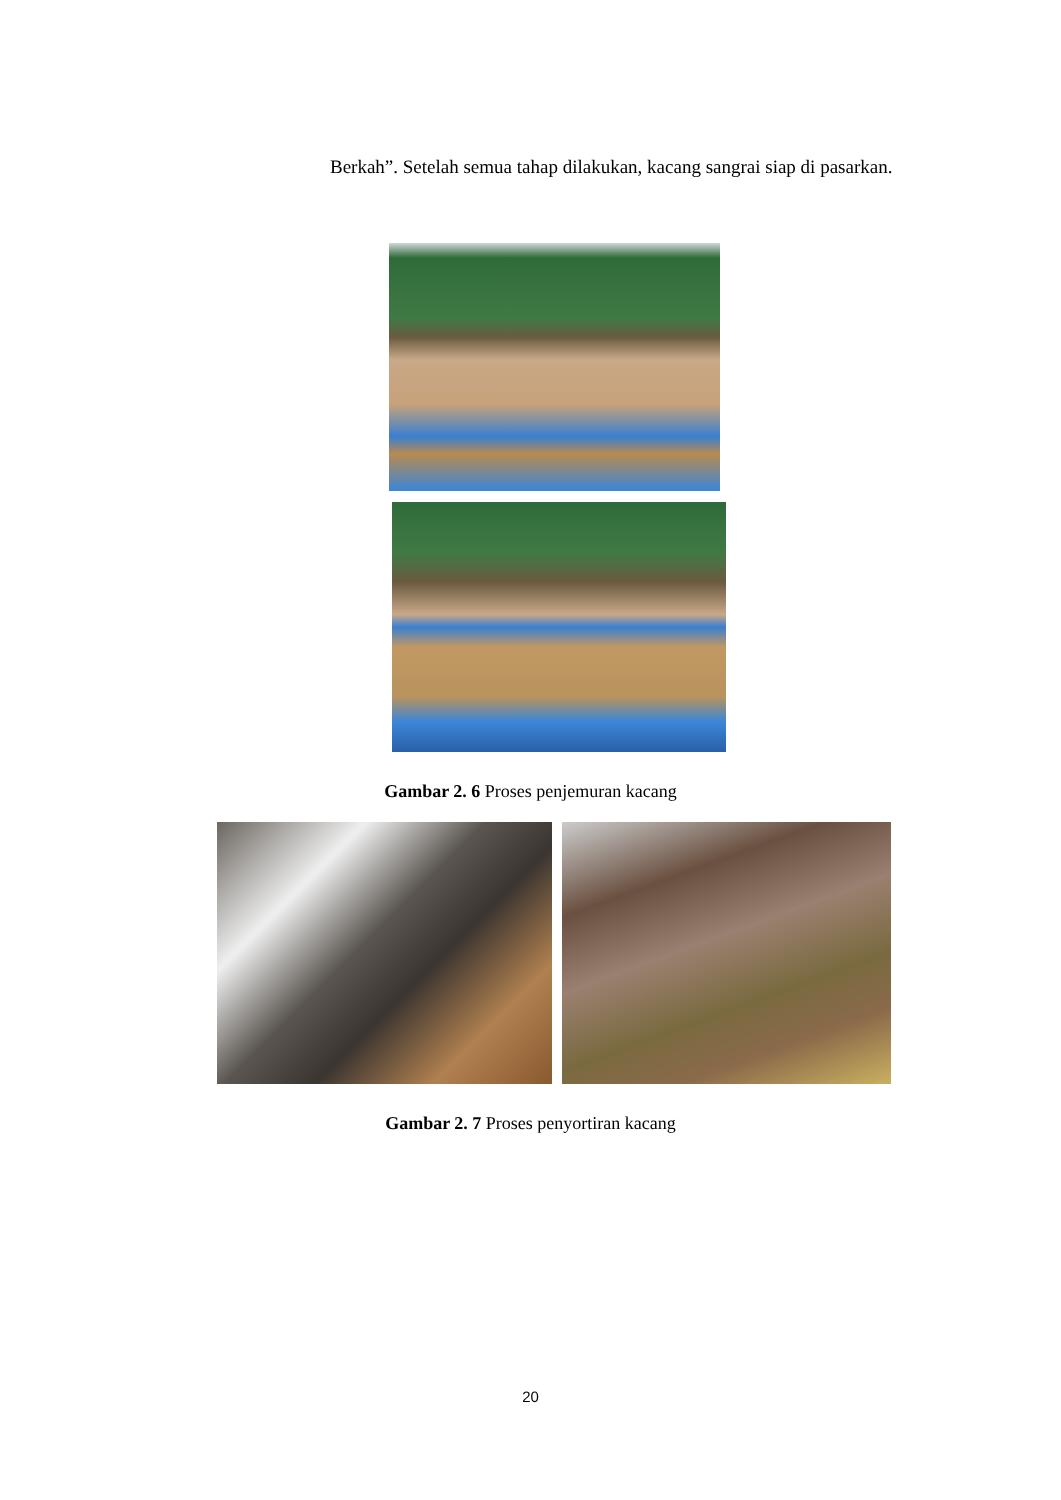Berkah”. Setelah semua tahap dilakukan, kacang sangrai siap di pasarkan.
Gambar 2. 6 Proses penjemuran kacang
Gambar 2. 7 Proses penyortiran kacang
20